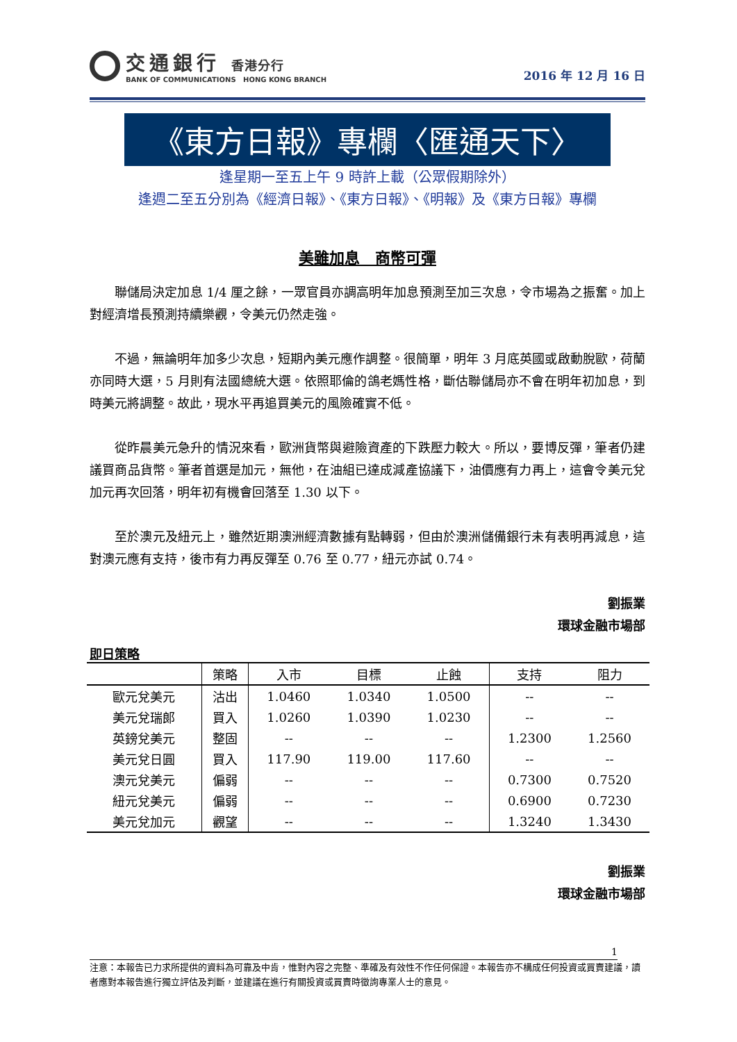交通銀行 香港分行
BANK OF COMMUNICATIONS HONG KONG BRANCH
2016 年 12 月 16 日
《東方日報》專欄〈匯通天下〉
逢星期一至五上午 9 時許上載（公眾假期除外）
逢週二至五分別為《經濟日報》、《東方日報》、《明報》及《東方日報》專欄
美雖加息　商幣可彈
聯儲局決定加息 1/4 厘之餘，一眾官員亦調高明年加息預測至加三次息，令市場為之振奮。加上對經濟增長預測持續樂觀，令美元仍然走強。
不過，無論明年加多少次息，短期內美元應作調整。很簡單，明年 3 月底英國或啟動脫歐，荷蘭亦同時大選，5 月則有法國總統大選。依照耶倫的鴿老媽性格，斷估聯儲局亦不會在明年初加息，到時美元將調整。故此，現水平再追買美元的風險確實不低。
從昨晨美元急升的情況來看，歐洲貨幣與避險資產的下跌壓力較大。所以，要博反彈，筆者仍建議買商品貨幣。筆者首選是加元，無他，在油組已達成減產協議下，油價應有力再上，這會令美元兌加元再次回落，明年初有機會回落至 1.30 以下。
至於澳元及紐元上，雖然近期澳洲經濟數據有點轉弱，但由於澳洲儲備銀行未有表明再減息，這對澳元應有支持，後市有力再反彈至 0.76 至 0.77，紐元亦試 0.74。
劉振業
環球金融市場部
即日策略
| | 策略 | 入市 | 目標 | 止蝕 | 支持 | 阻力 |
| --- | --- | --- | --- | --- | --- | --- |
| 歐元兌美元 | 沽出 | 1.0460 | 1.0340 | 1.0500 | -- | -- |
| 美元兌瑞郎 | 買入 | 1.0260 | 1.0390 | 1.0230 | -- | -- |
| 英鎊兌美元 | 整固 | -- | -- | -- | 1.2300 | 1.2560 |
| 美元兌日圓 | 買入 | 117.90 | 119.00 | 117.60 | -- | -- |
| 澳元兌美元 | 偏弱 | -- | -- | -- | 0.7300 | 0.7520 |
| 紐元兌美元 | 偏弱 | -- | -- | -- | 0.6900 | 0.7230 |
| 美元兌加元 | 觀望 | -- | -- | -- | 1.3240 | 1.3430 |
劉振業
環球金融市場部
1
注意：本報告已力求所提供的資料為可靠及中肯，惟對內容之完整、準確及有效性不作任何保證。本報告亦不構成任何投資或買賣建議，讀者應對本報告進行獨立評估及判斷，並建議在進行有關投資或買賣時徵詢專業人士的意見。